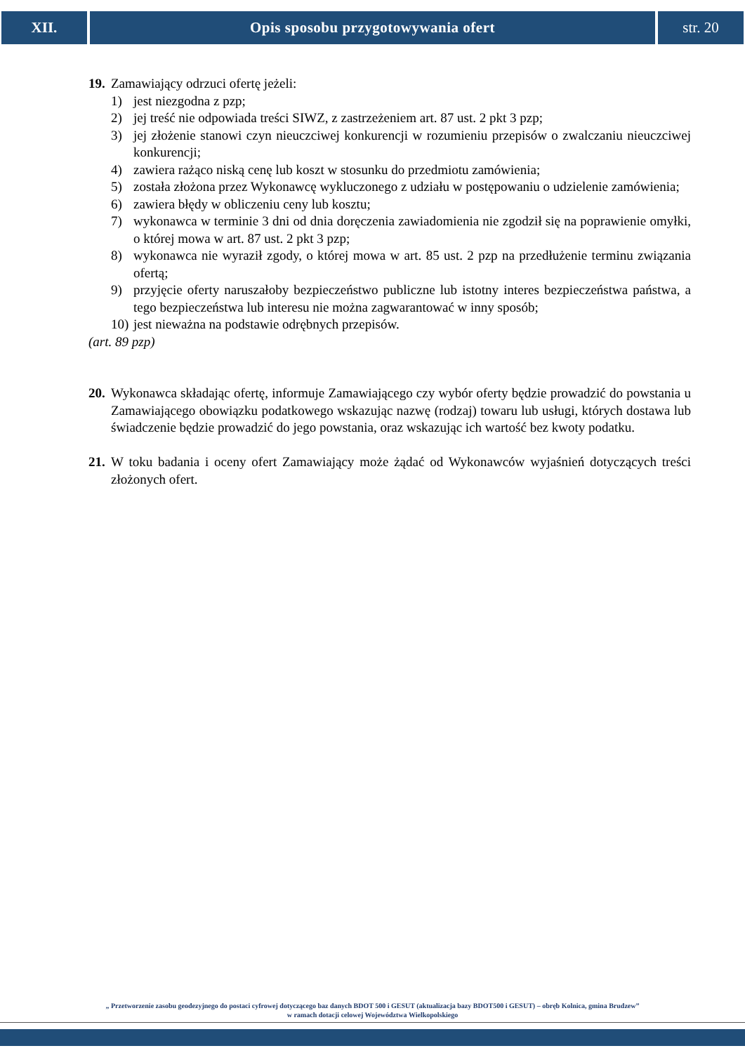XII. Opis sposobu przygotowywania ofert
str. 20
19. Zamawiający odrzuci ofertę jeżeli:
1) jest niezgodna z pzp;
2) jej treść nie odpowiada treści SIWZ, z zastrzeżeniem art. 87 ust. 2 pkt 3 pzp;
3) jej złożenie stanowi czyn nieuczciwej konkurencji w rozumieniu przepisów o zwalczaniu nieuczciwej konkurencji;
4) zawiera rażąco niską cenę lub koszt w stosunku do przedmiotu zamówienia;
5) została złożona przez Wykonawcę wykluczonego z udziału w postępowaniu o udzielenie zamówienia;
6) zawiera błędy w obliczeniu ceny lub kosztu;
7) wykonawca w terminie 3 dni od dnia doręczenia zawiadomienia nie zgodził się na poprawienie omyłki, o której mowa w art. 87 ust. 2 pkt 3 pzp;
8) wykonawca nie wyraził zgody, o której mowa w art. 85 ust. 2 pzp na przedłużenie terminu związania ofertą;
9) przyjęcie oferty naruszałoby bezpieczeństwo publiczne lub istotny interes bezpieczeństwa państwa, a tego bezpieczeństwa lub interesu nie można zagwarantować w inny sposób;
10) jest nieważna na podstawie odrębnych przepisów.
(art. 89 pzp)
20. Wykonawca składając ofertę, informuje Zamawiającego czy wybór oferty będzie prowadzić do powstania u Zamawiającego obowiązku podatkowego wskazując nazwę (rodzaj) towaru lub usługi, których dostawa lub świadczenie będzie prowadzić do jego powstania, oraz wskazując ich wartość bez kwoty podatku.
21. W toku badania i oceny ofert Zamawiający może żądać od Wykonawców wyjaśnień dotyczących treści złożonych ofert.
„ Przetworzenie zasobu geodezyjnego do postaci cyfrowej dotyczącego baz danych BDOT 500 i GESUT (aktualizacja bazy BDOT500 i GESUT) – obręb Kolnica, gmina Brudzew”
w ramach dotacji celowej Województwa Wielkopolskiego